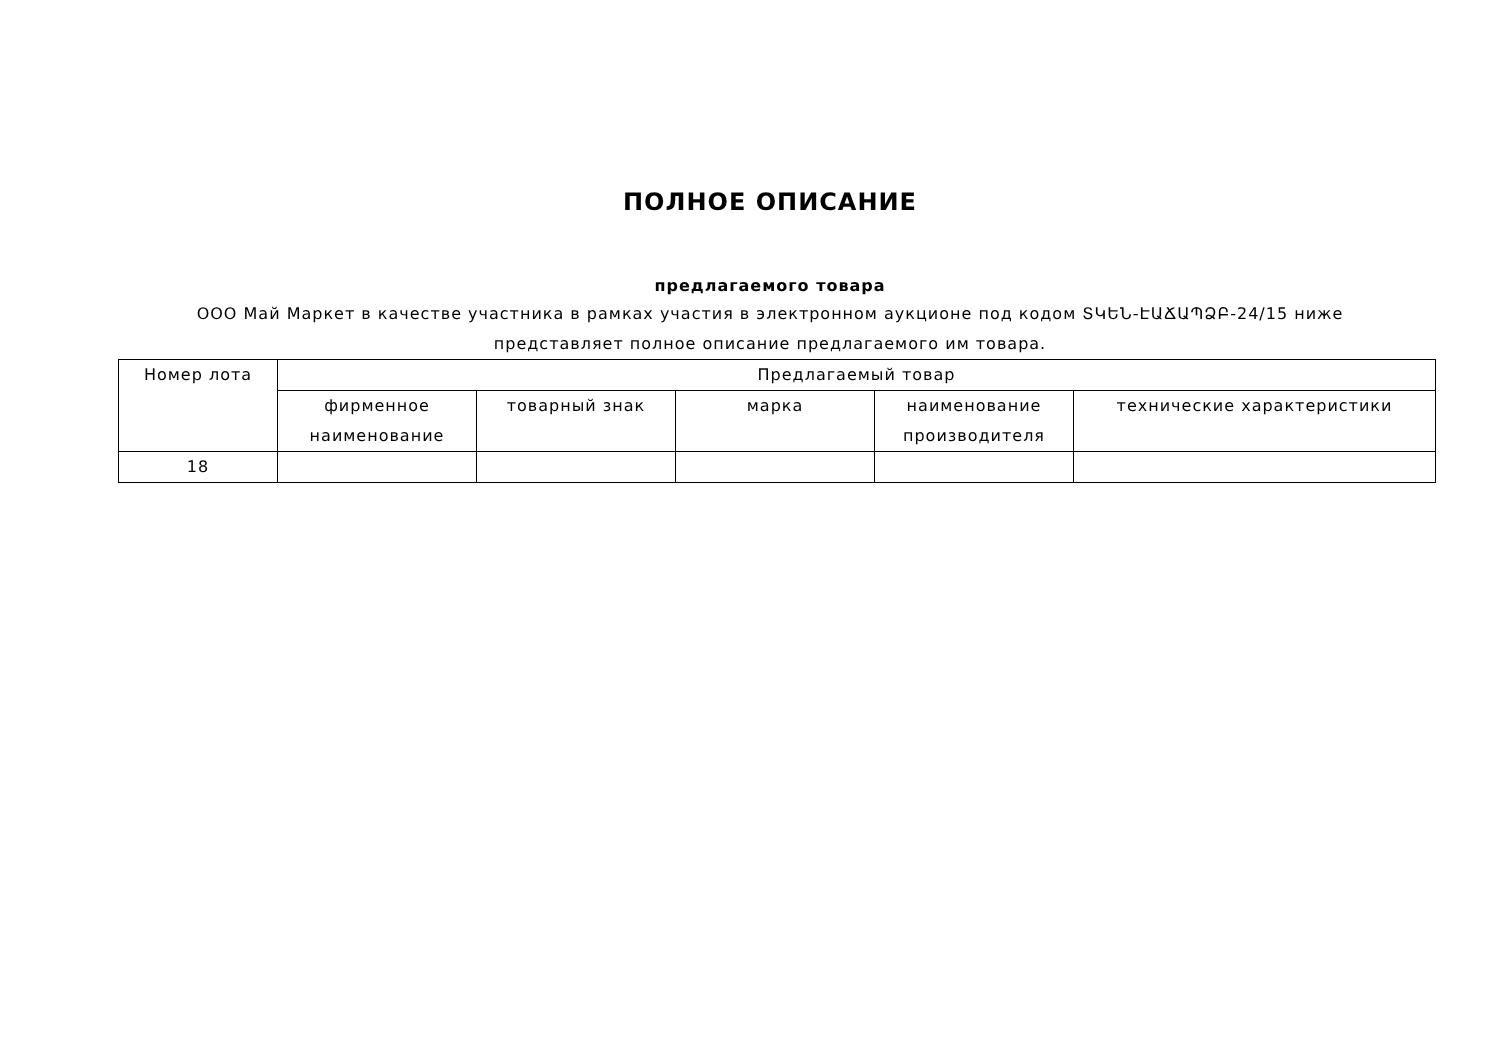ПОЛНОЕ ОПИСАНИЕ
предлагаемого товара
ООО Май Маркет в качестве участника в рамках участия в электронном аукционе под кодом ՏԿԵՆ-ԷԱՃԱՊՁԲ-24/15 ниже представляет полное описание предлагаемого им товара.
| Номер лота | Предлагаемый товар | | | | |
| --- | --- | --- | --- | --- | --- |
| | фирменное наименование | товарный знак | марка | наименование производителя | технические характеристики |
| 18 | | | | | |